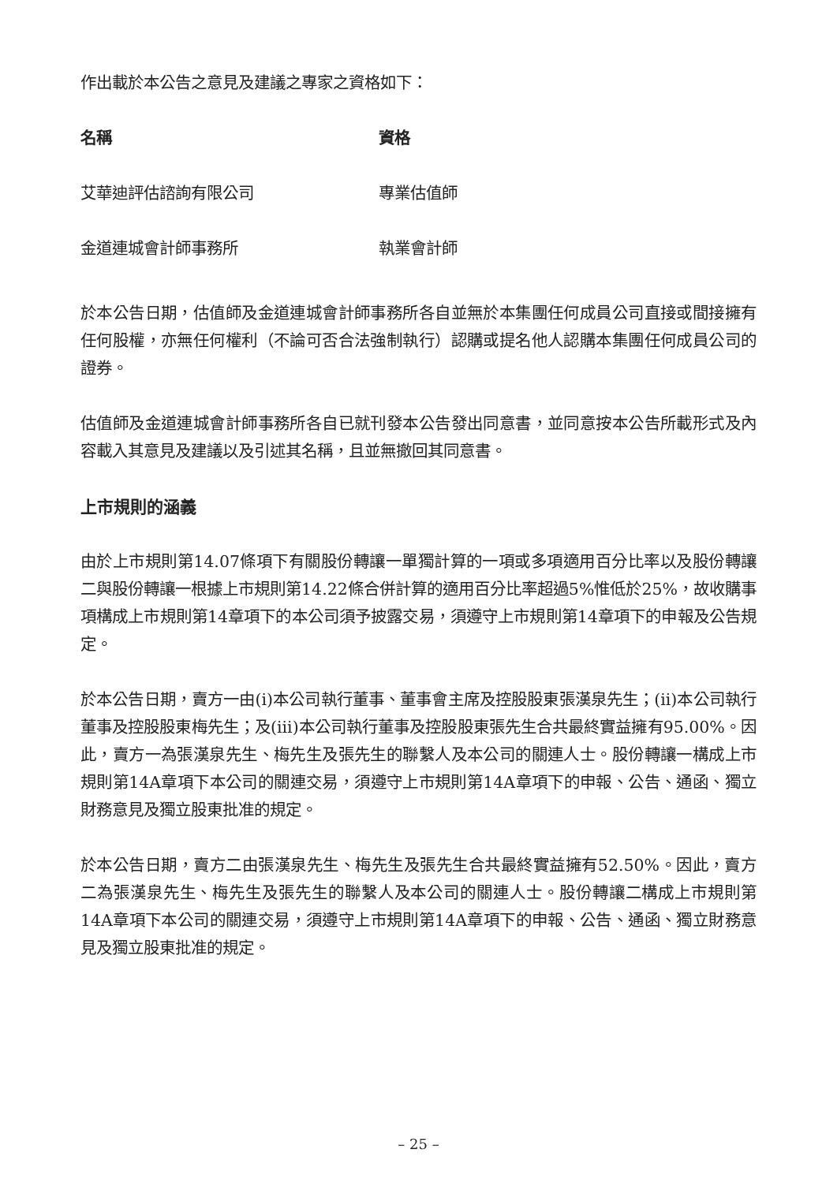作出載於本公告之意見及建議之專家之資格如下：
| 名稱 | 資格 |
| --- | --- |
| 艾華迪評估諮詢有限公司 | 專業估值師 |
| 金道連城會計師事務所 | 執業會計師 |
於本公告日期，估值師及金道連城會計師事務所各自並無於本集團任何成員公司直接或間接擁有任何股權，亦無任何權利（不論可否合法強制執行）認購或提名他人認購本集團任何成員公司的證券。
估值師及金道連城會計師事務所各自已就刊發本公告發出同意書，並同意按本公告所載形式及內容載入其意見及建議以及引述其名稱，且並無撤回其同意書。
上市規則的涵義
由於上市規則第14.07條項下有關股份轉讓一單獨計算的一項或多項適用百分比率以及股份轉讓二與股份轉讓一根據上市規則第14.22條合併計算的適用百分比率超過5%惟低於25%，故收購事項構成上市規則第14章項下的本公司須予披露交易，須遵守上市規則第14章項下的申報及公告規定。
於本公告日期，賣方一由(i)本公司執行董事、董事會主席及控股股東張漢泉先生；(ii)本公司執行董事及控股股東梅先生；及(iii)本公司執行董事及控股股東張先生合共最終實益擁有95.00%。因此，賣方一為張漢泉先生、梅先生及張先生的聯繫人及本公司的關連人士。股份轉讓一構成上市規則第14A章項下本公司的關連交易，須遵守上市規則第14A章項下的申報、公告、通函、獨立財務意見及獨立股東批准的規定。
於本公告日期，賣方二由張漢泉先生、梅先生及張先生合共最終實益擁有52.50%。因此，賣方二為張漢泉先生、梅先生及張先生的聯繫人及本公司的關連人士。股份轉讓二構成上市規則第14A章項下本公司的關連交易，須遵守上市規則第14A章項下的申報、公告、通函、獨立財務意見及獨立股東批准的規定。
– 25 –